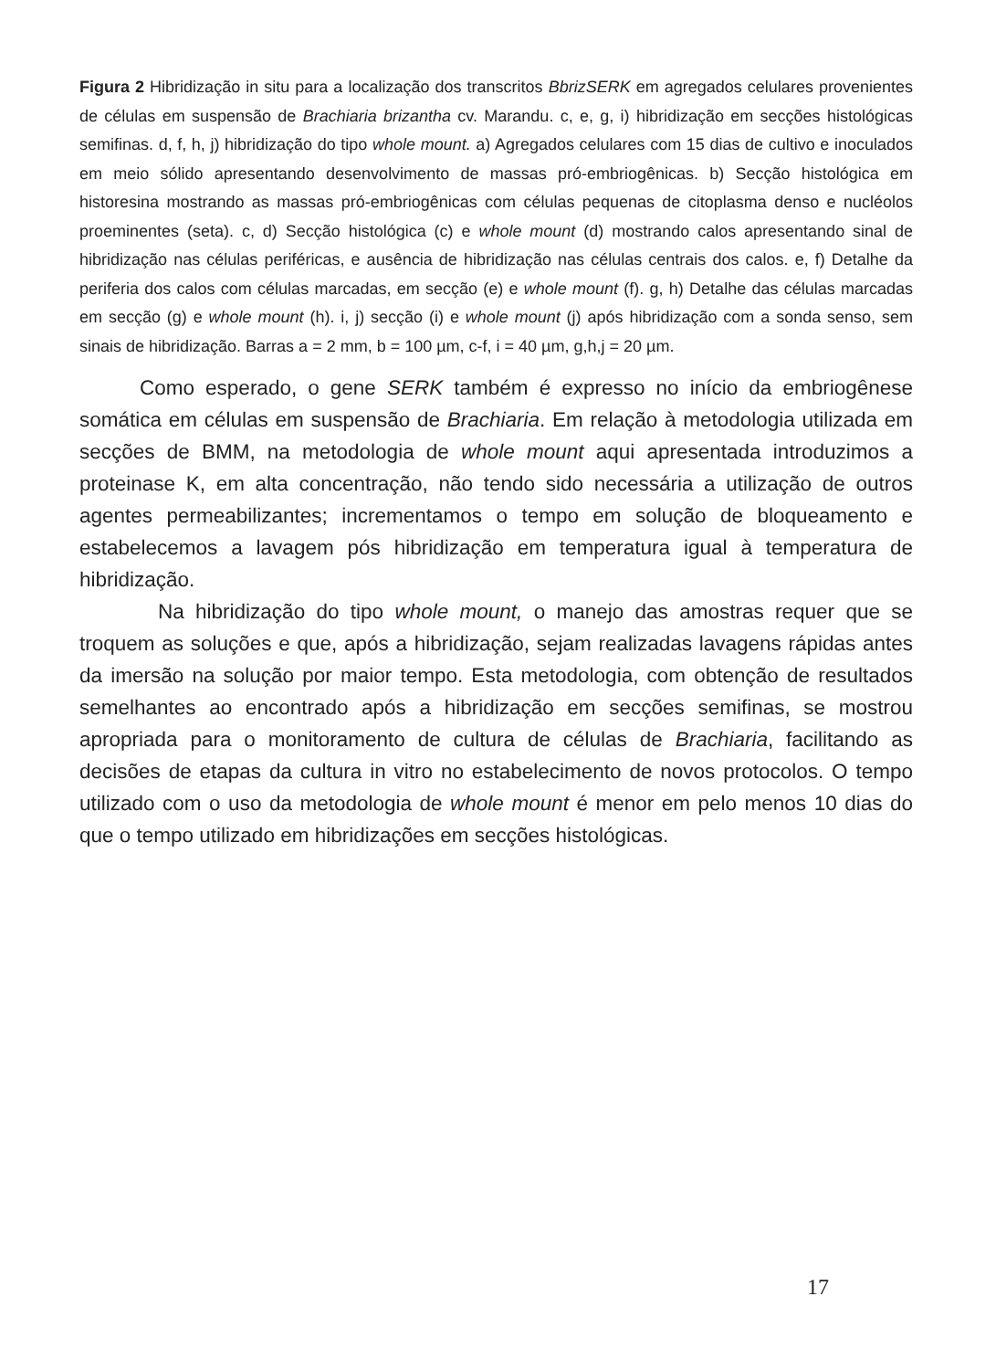Figura 2 Hibridização in situ para a localização dos transcritos BbrizSERK em agregados celulares provenientes de células em suspensão de Brachiaria brizantha cv. Marandu. c, e, g, i) hibridização em secções histológicas semifinas. d, f, h, j) hibridização do tipo whole mount. a) Agregados celulares com 15 dias de cultivo e inoculados em meio sólido apresentando desenvolvimento de massas pró-embriogênicas. b) Secção histológica em historesina mostrando as massas pró-embriogênicas com células pequenas de citoplasma denso e nucléolos proeminentes (seta). c, d) Secção histológica (c) e whole mount (d) mostrando calos apresentando sinal de hibridização nas células periféricas, e ausência de hibridização nas células centrais dos calos. e, f) Detalhe da periferia dos calos com células marcadas, em secção (e) e whole mount (f). g, h) Detalhe das células marcadas em secção (g) e whole mount (h). i, j) secção (i) e whole mount (j) após hibridização com a sonda senso, sem sinais de hibridização. Barras a = 2 mm, b = 100 µm, c-f, i = 40 µm, g,h,j = 20 µm.
Como esperado, o gene SERK também é expresso no início da embriogênese somática em células em suspensão de Brachiaria. Em relação à metodologia utilizada em secções de BMM, na metodologia de whole mount aqui apresentada introduzimos a proteinase K, em alta concentração, não tendo sido necessária a utilização de outros agentes permeabilizantes; incrementamos o tempo em solução de bloqueamento e estabelecemos a lavagem pós hibridização em temperatura igual à temperatura de hibridização.
Na hibridização do tipo whole mount, o manejo das amostras requer que se troquem as soluções e que, após a hibridização, sejam realizadas lavagens rápidas antes da imersão na solução por maior tempo. Esta metodologia, com obtenção de resultados semelhantes ao encontrado após a hibridização em secções semifinas, se mostrou apropriada para o monitoramento de cultura de células de Brachiaria, facilitando as decisões de etapas da cultura in vitro no estabelecimento de novos protocolos. O tempo utilizado com o uso da metodologia de whole mount é menor em pelo menos 10 dias do que o tempo utilizado em hibridizações em secções histológicas.
17